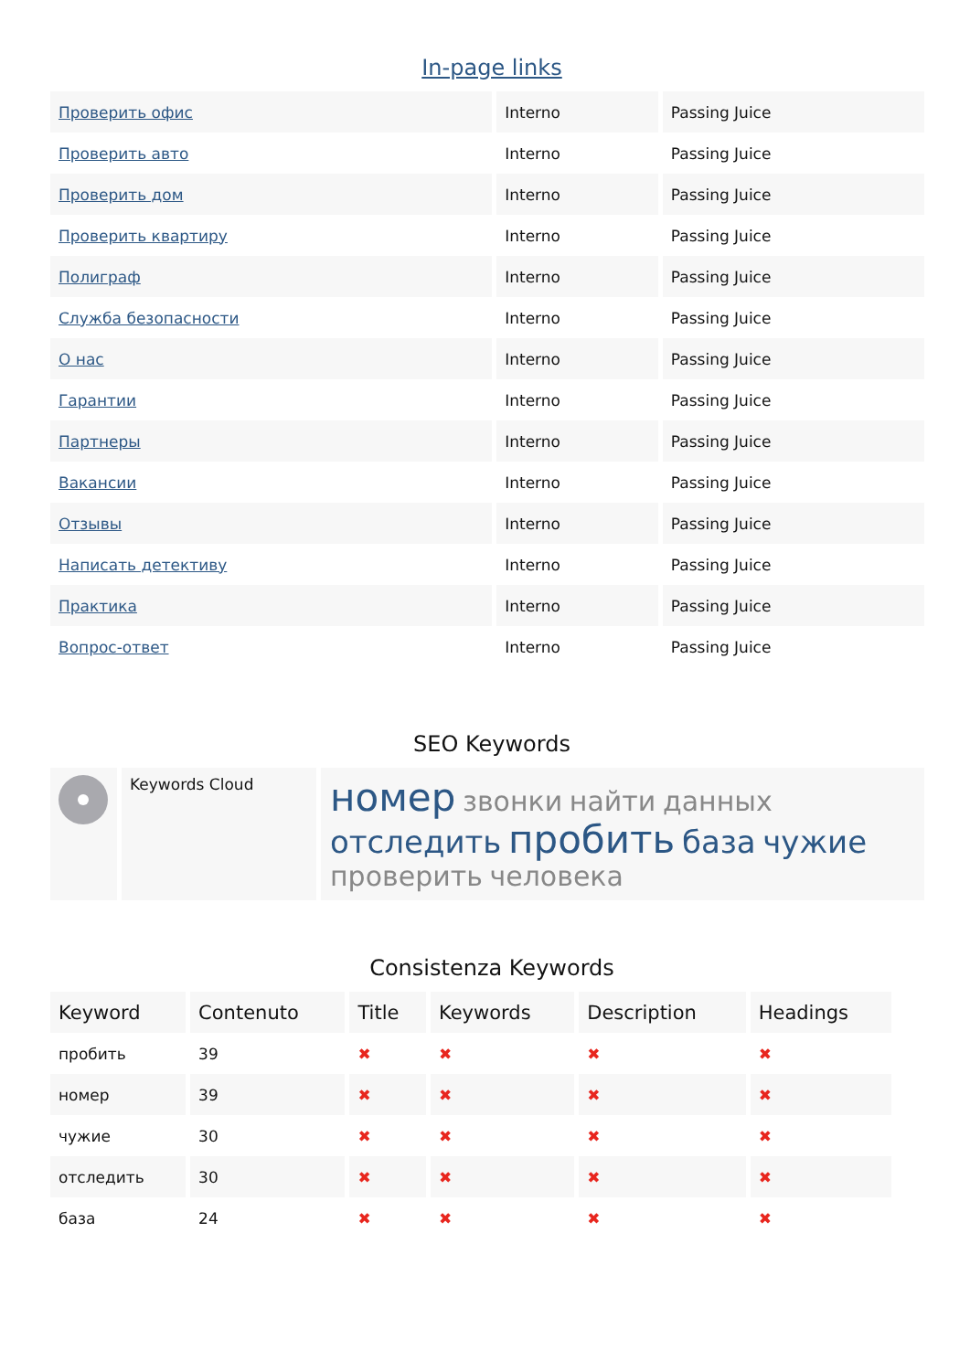In-page links
| Проверить офис | Interno | Passing Juice |
| Проверить авто | Interno | Passing Juice |
| Проверить дом | Interno | Passing Juice |
| Проверить квартиру | Interno | Passing Juice |
| Полиграф | Interno | Passing Juice |
| Служба безопасности | Interno | Passing Juice |
| О нас | Interno | Passing Juice |
| Гарантии | Interno | Passing Juice |
| Партнеры | Interno | Passing Juice |
| Вакансии | Interno | Passing Juice |
| Отзывы | Interno | Passing Juice |
| Написать детективу | Interno | Passing Juice |
| Практика | Interno | Passing Juice |
| Вопрос-ответ | Interno | Passing Juice |
SEO Keywords
| | Keywords Cloud | номер звонки найти данных отследить пробить база чужие проверить человека |
Consistenza Keywords
| Keyword | Contenuto | Title | Keywords | Description | Headings |
| --- | --- | --- | --- | --- | --- |
| пробить | 39 | ✖ | ✖ | ✖ | ✖ |
| номер | 39 | ✖ | ✖ | ✖ | ✖ |
| чужие | 30 | ✖ | ✖ | ✖ | ✖ |
| отследить | 30 | ✖ | ✖ | ✖ | ✖ |
| база | 24 | ✖ | ✖ | ✖ | ✖ |